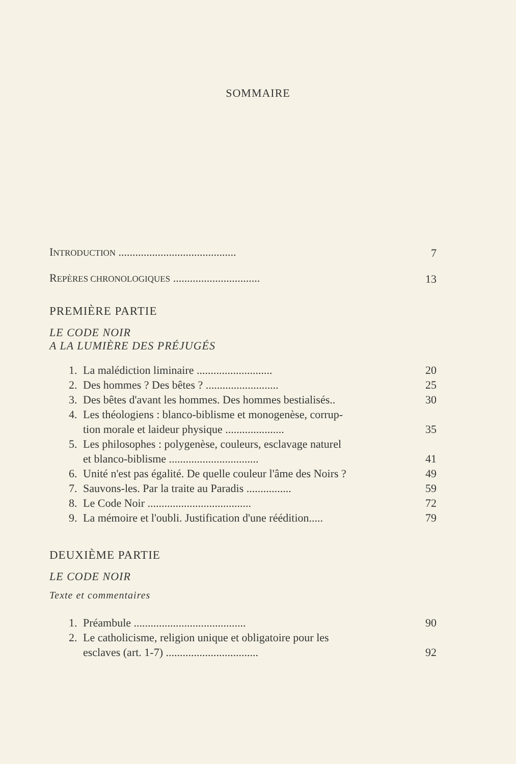SOMMAIRE
INTRODUCTION .......................................... 7
REPÈRES CHRONOLOGIQUES ............................... 13
PREMIÈRE PARTIE
LE CODE NOIR
A LA LUMIÈRE DES PRÉJUGÉS
1. La malédiction liminaire ........................... 20
2. Des hommes ? Des bêtes ? .......................... 25
3. Des bêtes d'avant les hommes. Des hommes bestialisés.. 30
4. Les théologiens : blanco-biblisme et monogenèse, corrup-
tion morale et laideur physique ..................... 35
5. Les philosophes : polygenèse, couleurs, esclavage naturel
et blanco-biblisme ................................ 41
6. Unité n'est pas égalité. De quelle couleur l'âme des Noirs ? 49
7. Sauvons-les. Par la traite au Paradis ................ 59
8. Le Code Noir ..................................... 72
9. La mémoire et l'oubli. Justification d'une réédition..... 79
DEUXIÈME PARTIE
LE CODE NOIR
Texte et commentaires
1. Préambule ........................................ 90
2. Le catholicisme, religion unique et obligatoire pour les
esclaves (art. 1-7) ................................. 92